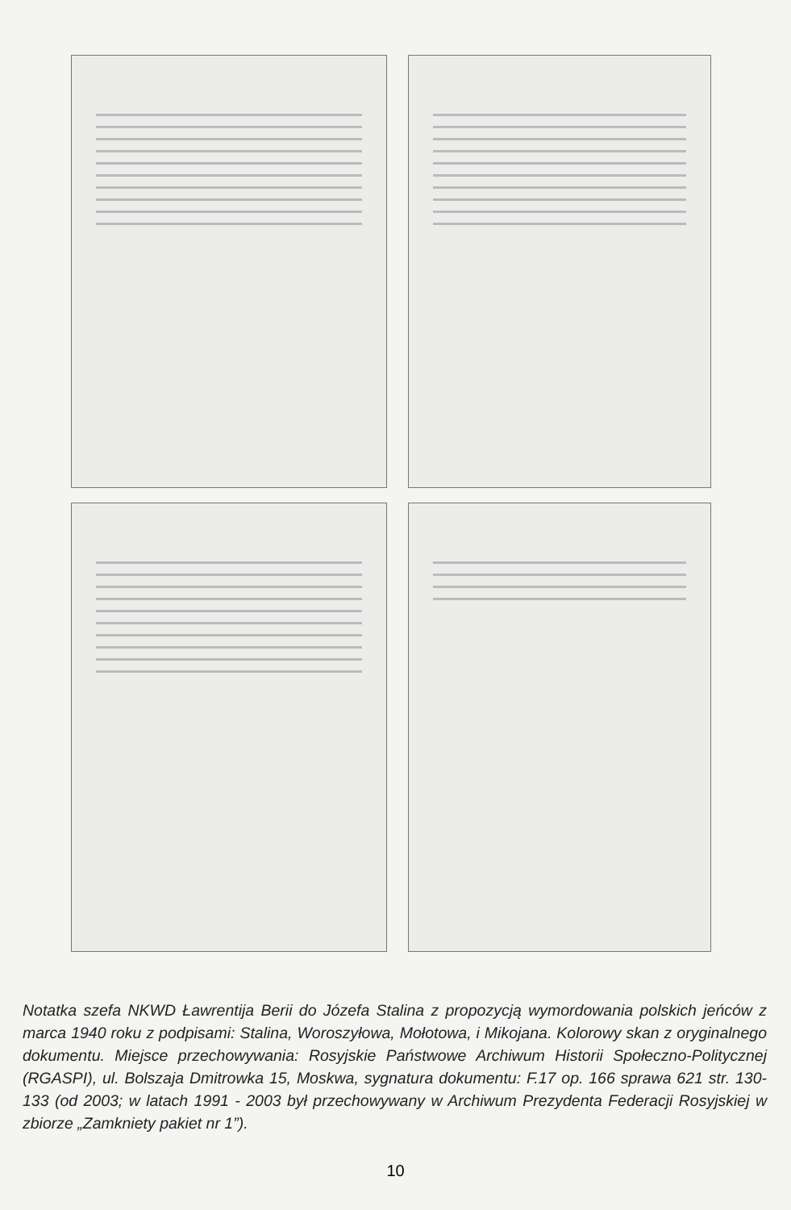Notatka szefa NKWD Ławrentija Berii do Józefa Stalina z propozycją wymordowania polskich jeńców z marca 1940 roku z podpisami: Stalina, Woroszyłowa, Mołotowa, i Mikojana. Kolorowy skan z oryginalnego dokumentu. Miejsce przechowywania: Rosyjskie Państwowe Archiwum Historii Społeczno-Politycznej (RGASPI), ul. Bolszaja Dmitrowka 15, Moskwa, sygnatura dokumentu: F.17 op. 166 sprawa 621 str. 130-133 (od 2003; w latach 1991 - 2003 był przechowywany w Archiwum Prezydenta Federacji Rosyjskiej w zbiorze „Zamkniety pakiet nr 1”).
10